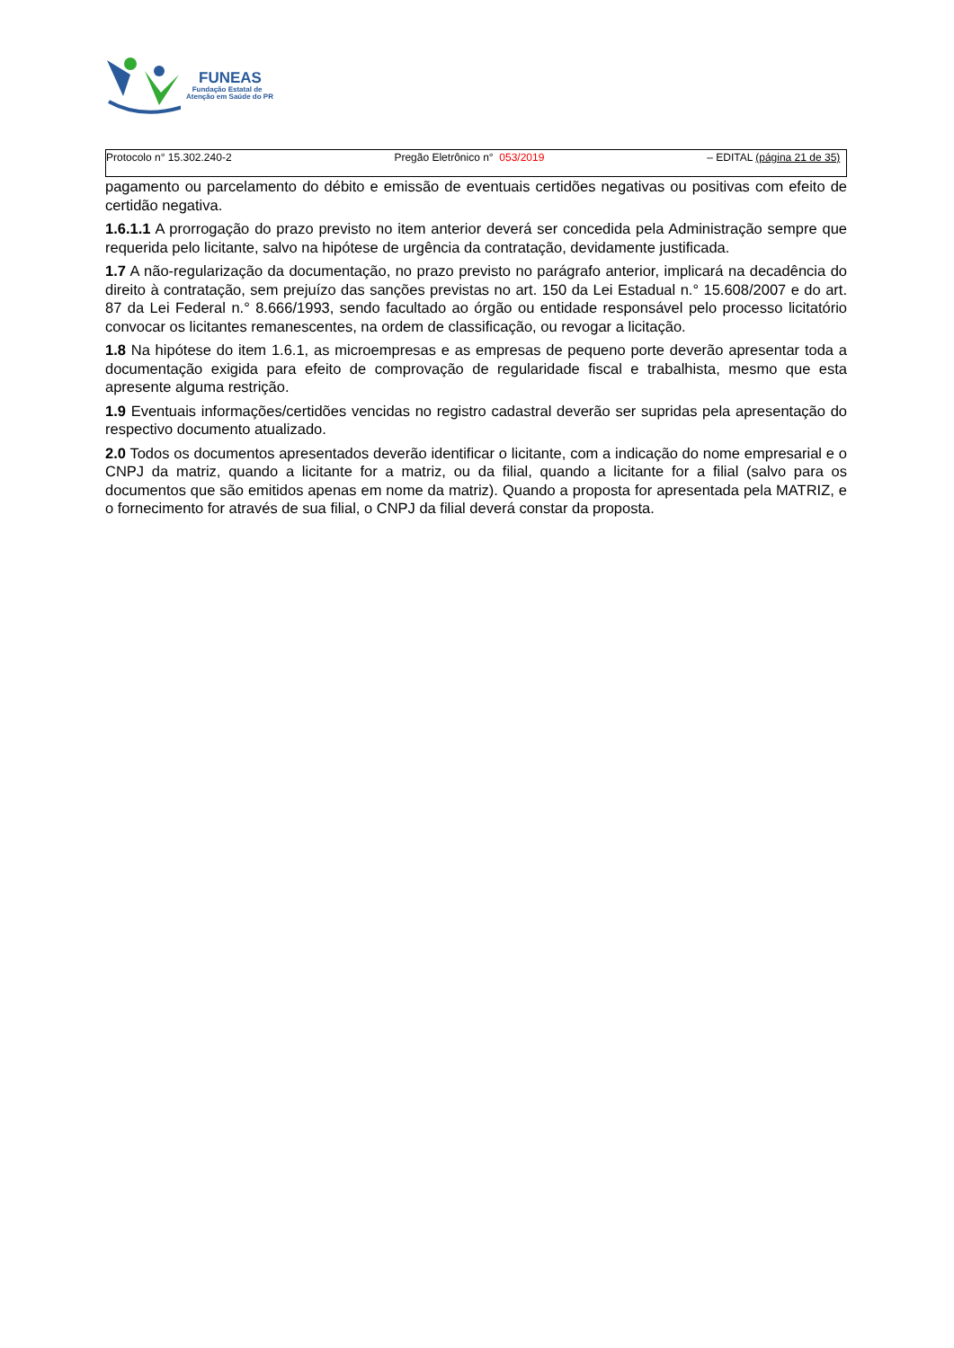FUNEAS
Fundação Estatal de
Atenção em Saúde do PR
Protocolo n° 15.302.240-2 Pregão Eletrônico n° 053/2019 – EDITAL (página 21 de 35)
pagamento ou parcelamento do débito e emissão de eventuais certidões negativas ou positivas com efeito de certidão negativa.
1.6.1.1 A prorrogação do prazo previsto no item anterior deverá ser concedida pela Administração sempre que requerida pelo licitante, salvo na hipótese de urgência da contratação, devidamente justificada.
1.7 A não-regularização da documentação, no prazo previsto no parágrafo anterior, implicará na decadência do direito à contratação, sem prejuízo das sanções previstas no art. 150 da Lei Estadual n.° 15.608/2007 e do art. 87 da Lei Federal n.° 8.666/1993, sendo facultado ao órgão ou entidade responsável pelo processo licitatório convocar os licitantes remanescentes, na ordem de classificação, ou revogar a licitação.
1.8 Na hipótese do item 1.6.1, as microempresas e as empresas de pequeno porte deverão apresentar toda a documentação exigida para efeito de comprovação de regularidade fiscal e trabalhista, mesmo que esta apresente alguma restrição.
1.9 Eventuais informações/certidões vencidas no registro cadastral deverão ser supridas pela apresentação do respectivo documento atualizado.
2.0 Todos os documentos apresentados deverão identificar o licitante, com a indicação do nome empresarial e o CNPJ da matriz, quando a licitante for a matriz, ou da filial, quando a licitante for a filial (salvo para os documentos que são emitidos apenas em nome da matriz). Quando a proposta for apresentada pela MATRIZ, e o fornecimento for através de sua filial, o CNPJ da filial deverá constar da proposta.